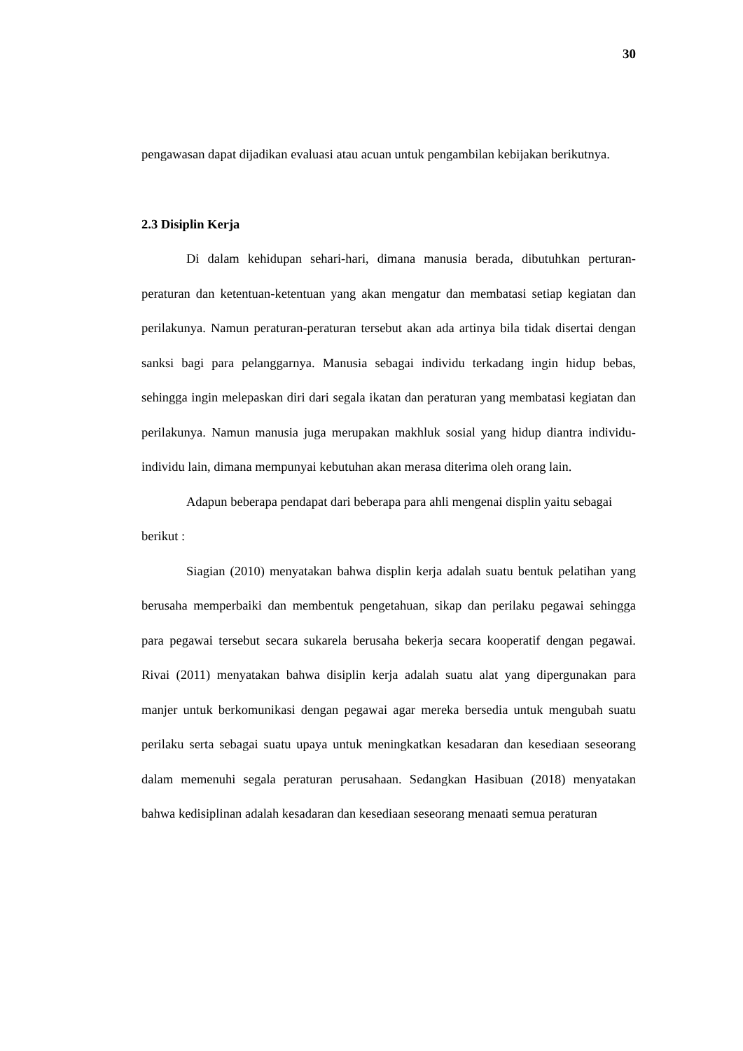30
pengawasan dapat dijadikan evaluasi atau acuan untuk pengambilan kebijakan berikutnya.
2.3 Disiplin Kerja
Di dalam kehidupan sehari-hari, dimana manusia berada, dibutuhkan perturan-peraturan dan ketentuan-ketentuan yang akan mengatur dan membatasi setiap kegiatan dan perilakunya. Namun peraturan-peraturan tersebut akan ada artinya bila tidak disertai dengan sanksi bagi para pelanggarnya. Manusia sebagai individu terkadang ingin hidup bebas, sehingga ingin melepaskan diri dari segala ikatan dan peraturan yang membatasi kegiatan dan perilakunya. Namun manusia juga merupakan makhluk sosial yang hidup diantra individu-individu lain, dimana mempunyai kebutuhan akan merasa diterima oleh orang lain.
Adapun beberapa pendapat dari beberapa para ahli mengenai displin yaitu sebagai berikut :
Siagian (2010) menyatakan bahwa displin kerja adalah suatu bentuk pelatihan yang berusaha memperbaiki dan membentuk pengetahuan, sikap dan perilaku pegawai sehingga para pegawai tersebut secara sukarela berusaha bekerja secara kooperatif dengan pegawai. Rivai (2011) menyatakan bahwa disiplin kerja adalah suatu alat yang dipergunakan para manjer untuk berkomunikasi dengan pegawai agar mereka bersedia untuk mengubah suatu perilaku serta sebagai suatu upaya untuk meningkatkan kesadaran dan kesediaan seseorang dalam memenuhi segala peraturan perusahaan. Sedangkan Hasibuan (2018) menyatakan bahwa kedisiplinan adalah kesadaran dan kesediaan seseorang menaati semua peraturan